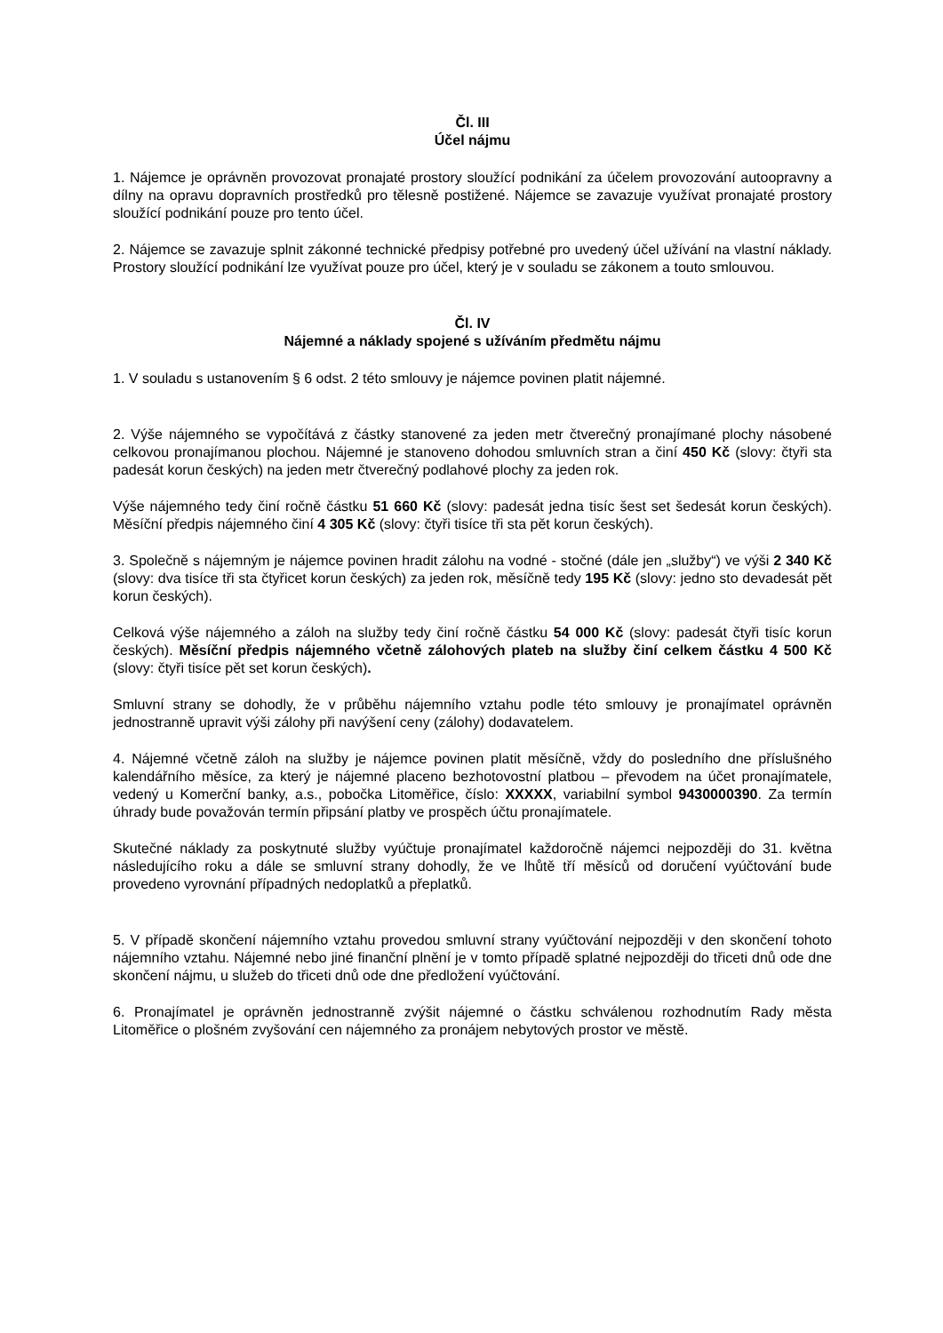Čl. III
Účel nájmu
1. Nájemce je oprávněn provozovat pronajaté prostory sloužící podnikání za účelem provozování autoopravny a dílny na opravu dopravních prostředků pro tělesně postižené. Nájemce se zavazuje využívat pronajaté prostory sloužící podnikání pouze pro tento účel.
2. Nájemce se zavazuje splnit zákonné technické předpisy potřebné pro uvedený účel užívání na vlastní náklady. Prostory sloužící podnikání lze využívat pouze pro účel, který je v souladu se zákonem a touto smlouvou.
Čl. IV
Nájemné a náklady spojené s užíváním předmětu nájmu
1. V souladu s ustanovením § 6 odst. 2 této smlouvy je nájemce povinen platit nájemné.
2. Výše nájemného se vypočítává z částky stanovené za jeden metr čtverečný pronajímané plochy násobené celkovou pronajímanou plochou. Nájemné je stanoveno dohodou smluvních stran a činí 450 Kč (slovy: čtyři sta padesát korun českých) na jeden metr čtverečný podlahové plochy za jeden rok.
Výše nájemného tedy činí ročně částku 51 660 Kč (slovy: padesát jedna tisíc šest set šedesát korun českých). Měsíční předpis nájemného činí 4 305 Kč (slovy: čtyři tisíce tři sta pět korun českých).
3. Společně s nájemným je nájemce povinen hradit zálohu na vodné - stočné (dále jen „služby“) ve výši 2 340 Kč (slovy: dva tisíce tři sta čtyřicet korun českých) za jeden rok, měsíčně tedy 195 Kč (slovy: jedno sto devadesát pět korun českých).
Celková výše nájemného a záloh na služby tedy činí ročně částku 54 000 Kč (slovy: padesát čtyři tisíc korun českých). Měsíční předpis nájemného včetně zálohových plateb na služby činí celkem částku 4 500 Kč (slovy: čtyři tisíce pět set korun českých).
Smluvní strany se dohodly, že v průběhu nájemního vztahu podle této smlouvy je pronajímatel oprávněn jednostranně upravit výši zálohy při navýšení ceny (zálohy) dodavatelem.
4. Nájemné včetně záloh na služby je nájemce povinen platit měsíčně, vždy do posledního dne příslušného kalendářního měsíce, za který je nájemné placeno bezhotovostní platbou – převodem na účet pronajímatele, vedený u Komerční banky, a.s., pobočka Litoměřice, číslo: XXXXX, variabilní symbol 9430000390. Za termín úhrady bude považován termín připsání platby ve prospěch účtu pronajímatele.
Skutečné náklady za poskytnuté služby vyúčtuje pronajímatel každoročně nájemci nejpozději do 31. května následujícího roku a dále se smluvní strany dohodly, že ve lhůtě tří měsíců od doručení vyúčtování bude provedeno vyrovnání případných nedoplatků a přeplatků.
5. V případě skončení nájemního vztahu provedou smluvní strany vyúčtování nejpozději v den skončení tohoto nájemního vztahu. Nájemné nebo jiné finanční plnění je v tomto případě splatné nejpozději do třiceti dnů ode dne skončení nájmu, u služeb do třiceti dnů ode dne předložení vyúčtování.
6. Pronajímatel je oprávněn jednostranně zvýšit nájemné o částku schválenou rozhodnutím Rady města Litoměřice o plošném zvyšování cen nájemného za pronájem nebytových prostor ve městě.